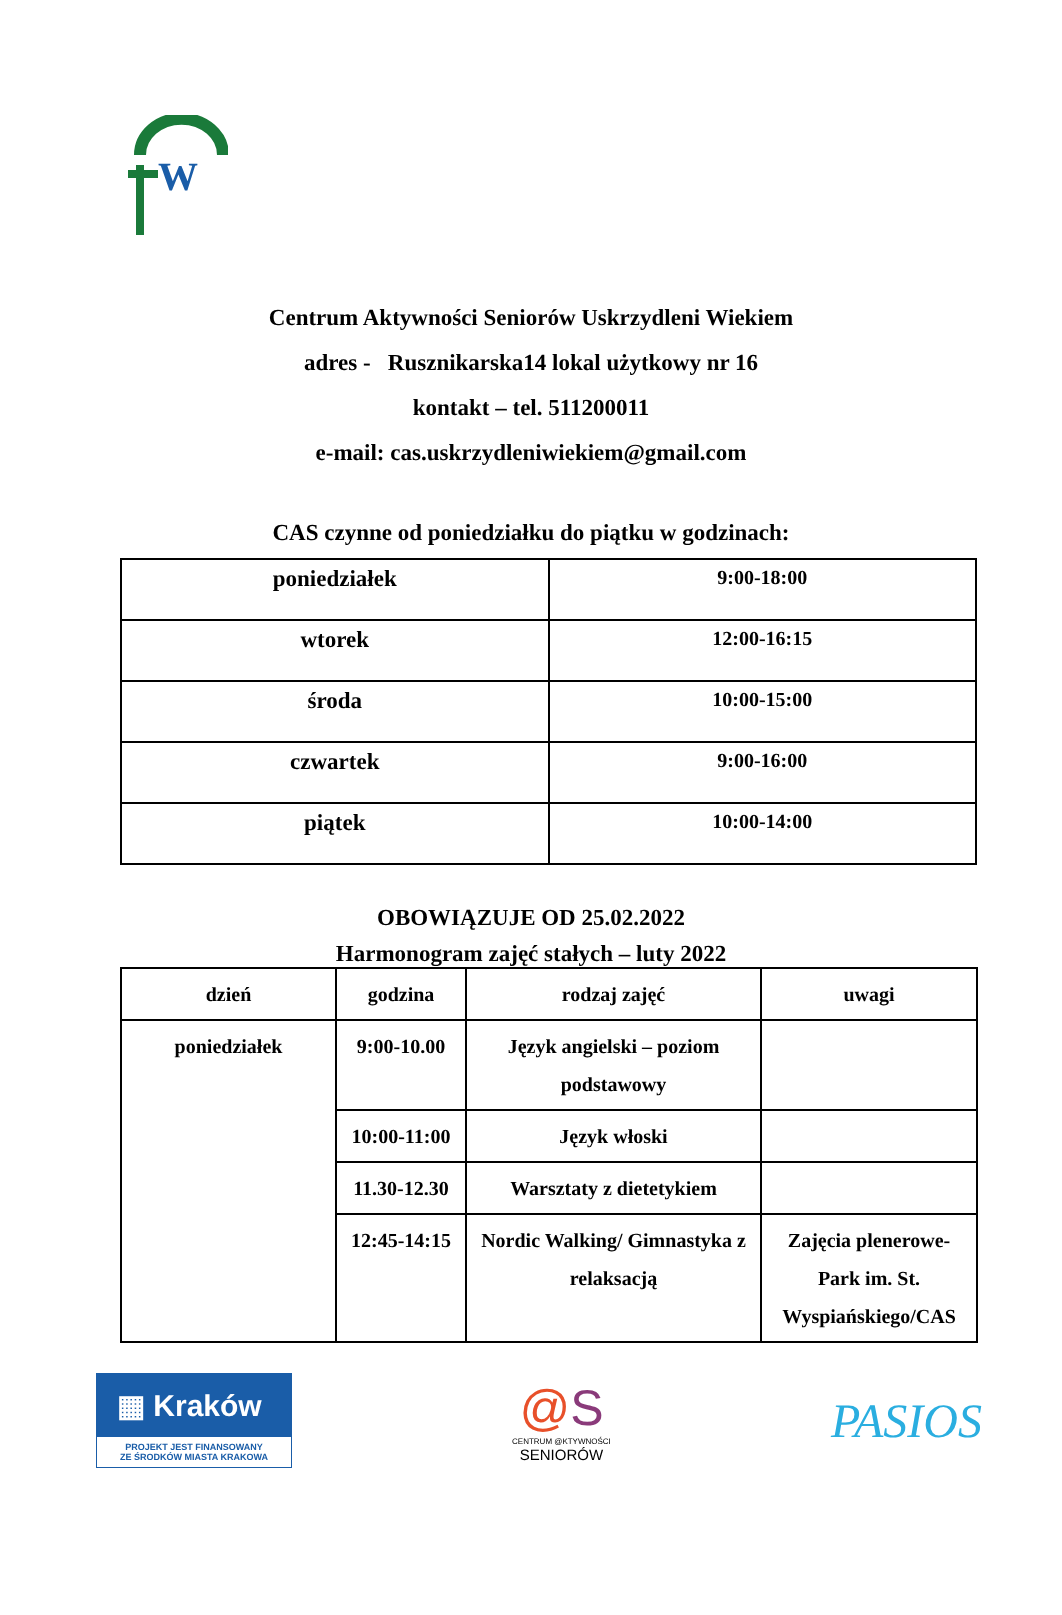W
Centrum Aktywności Seniorów Uskrzydleni Wiekiem
adres - Rusznikarska14 lokal użytkowy nr 16
kontakt – tel. 511200011
e-mail: cas.uskrzydleniwiekiem@gmail.com
CAS czynne od poniedziałku do piątku w godzinach:
| poniedziałek | 9:00-18:00 |
| wtorek | 12:00-16:15 |
| środa | 10:00-15:00 |
| czwartek | 9:00-16:00 |
| piątek | 10:00-14:00 |
OBOWIĄZUJE OD 25.02.2022
Harmonogram zajęć stałych – luty 2022
| dzień | godzina | rodzaj zajęć | uwagi |
| --- | --- | --- | --- |
| poniedziałek | 9:00-10.00 | Język angielski – poziom podstawowy | |
| | 10:00-11:00 | Język włoski | |
| | 11.30-12.30 | Warsztaty z dietetykiem | |
| | 12:45-14:15 | Nordic Walking/ Gimnastyka z relaksacją | Zajęcia plenerowe- Park im. St. Wyspiańskiego/CAS |
▦ Kraków
PROJEKT JEST FINANSOWANY
ZE ŚRODKÓW MIASTA KRAKOWA
@S
CENTRUM @KTYWNOŚCI
SENIORÓW
PASIOS